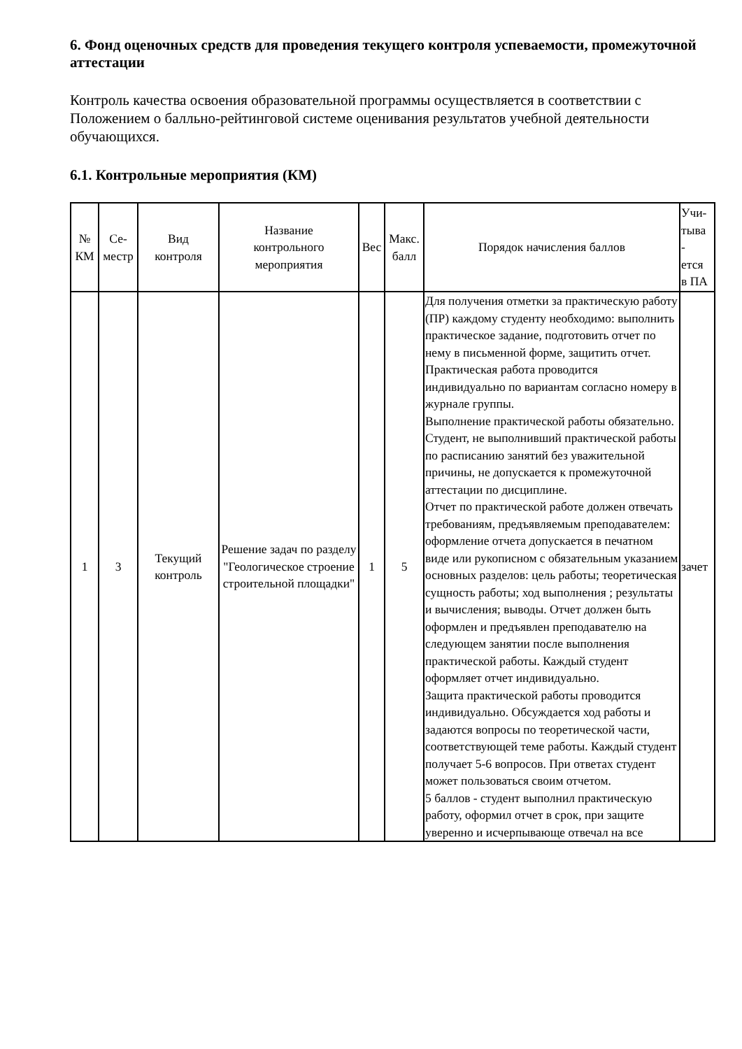6. Фонд оценочных средств для проведения текущего контроля успеваемости, промежуточной аттестации
Контроль качества освоения образовательной программы осуществляется в соответствии с Положением о балльно-рейтинговой системе оценивания результатов учебной деятельности обучающихся.
6.1. Контрольные мероприятия (КМ)
| № КМ | Се- местр | Вид контроля | Название контрольного мероприятия | Вес | Макс. балл | Порядок начисления баллов | Учи- тыва - ется в ПА |
| --- | --- | --- | --- | --- | --- | --- | --- |
| 1 | 3 | Текущий контроль | Решение задач по разделу "Геологическое строение строительной площадки" | 1 | 5 | Для получения отметки за практическую работу (ПР) каждому студенту необходимо: выполнить практическое задание, подготовить отчет по нему в письменной форме, защитить отчет. Практическая работа проводится индивидуально по вариантам согласно номеру в журнале группы. Выполнение практической работы обязательно. Студент, не выполнивший практической работы по расписанию занятий без уважительной причины, не допускается к промежуточной аттестации по дисциплине. Отчет по практической работе должен отвечать требованиям, предъявляемым преподавателем: оформление отчета допускается в печатном виде или рукописном с обязательным указанием основных разделов: цель работы; теоретическая сущность работы; ход выполнения ; результаты и вычисления; выводы. Отчет должен быть оформлен и предъявлен преподавателю на следующем занятии после выполнения практической работы. Каждый студент оформляет отчет индивидуально. Защита практической работы проводится индивидуально. Обсуждается ход работы и задаются вопросы по теоретической части, соответствующей теме работы. Каждый студент получает 5-6 вопросов. При ответах студент может пользоваться своим отчетом. 5 баллов - студент выполнил практическую работу, оформил отчет в срок, при защите уверенно и исчерпывающе отвечал на все | зачет |